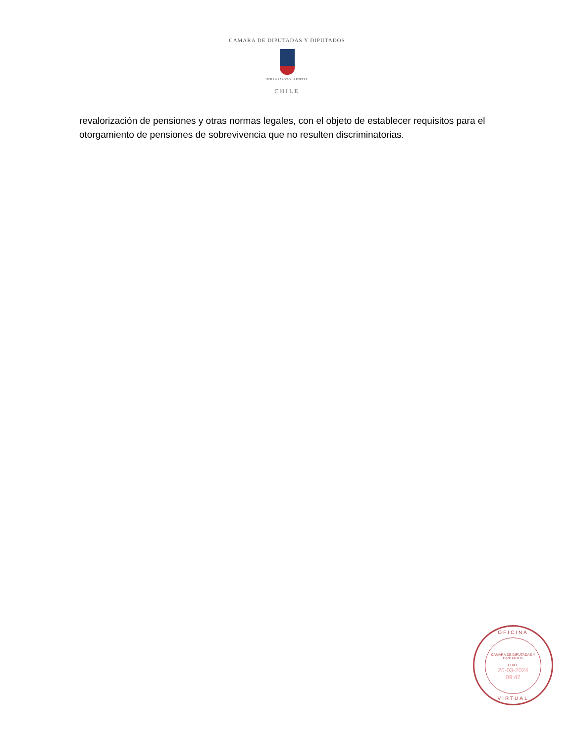CAMARA DE DIPUTADAS Y DIPUTADOS
POR LA RAZON O LA FUERZA
CHILE
revalorización de pensiones y otras normas legales, con el objeto de establecer requisitos para el otorgamiento de pensiones de sobrevivencia que no resulten discriminatorias.
OFICINA
CAMARA DE DIPUTADAS Y DIPUTADOS
CHILE
25-03-2024
09:42
VIRTUAL